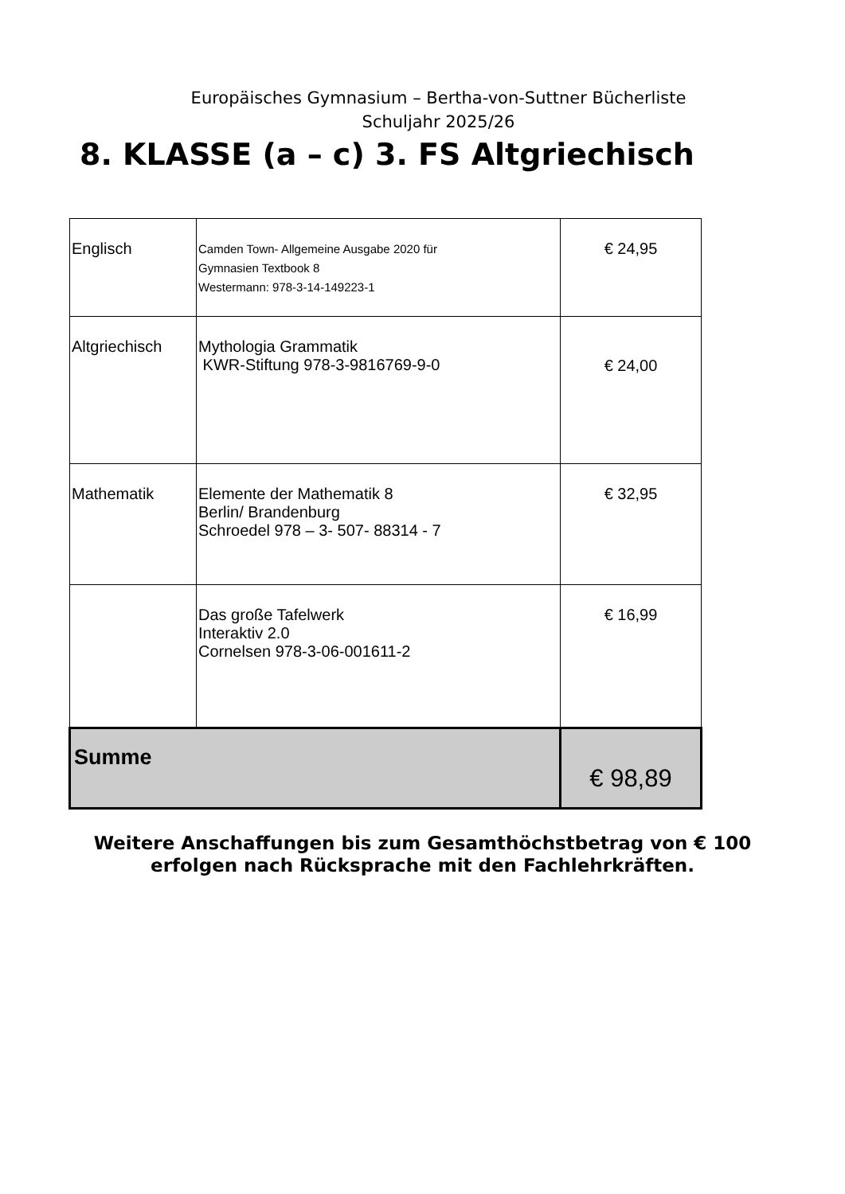Europäisches Gymnasium – Bertha-von-Suttner Bücherliste
Schuljahr 2025/26
8. KLASSE (a – c) 3. FS Altgriechisch
| Englisch | Camden Town- Allgemeine Ausgabe 2020 für Gymnasien Textbook 8 Westermann: 978-3-14-149223-1 | € 24,95 |
| Altgriechisch | Mythologia Grammatik KWR-Stiftung 978-3-9816769-9-0 | € 24,00 |
| Mathematik | Elemente der Mathematik 8 Berlin/ Brandenburg Schroedel 978 – 3- 507- 88314 - 7 | € 32,95 |
| | Das große Tafelwerk Interaktiv 2.0 Cornelsen 978-3-06-001611-2 | € 16,99 |
| Summe | | € 98,89 |
Weitere Anschaffungen bis zum Gesamthöchstbetrag von € 100
erfolgen nach Rücksprache mit den Fachlehrkräften.